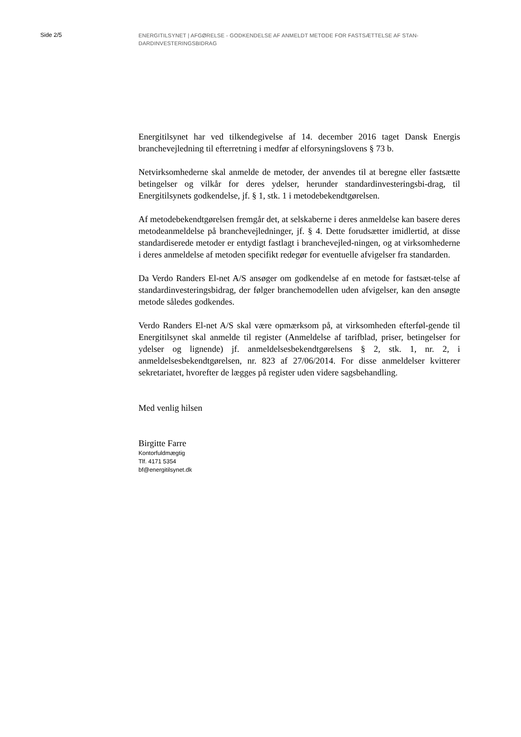Side 2/5 ENERGITILSYNET | AFGØRELSE - GODKENDELSE AF ANMELDT METODE FOR FASTSÆTTELSE AF STAN-DARDINVESTERINGSBIDRAG
Energitilsynet har ved tilkendegivelse af 14. december 2016 taget Dansk Energis branchevejledning til efterretning i medfør af elforsyningslovens § 73 b.
Netvirksomhederne skal anmelde de metoder, der anvendes til at beregne eller fastsætte betingelser og vilkår for deres ydelser, herunder standardinvesteringsbi-drag, til Energitilsynets godkendelse, jf. § 1, stk. 1 i metodebekendtgørelsen.
Af metodebekendtgørelsen fremgår det, at selskaberne i deres anmeldelse kan basere deres metodeanmeldelse på branchevejledninger, jf. § 4. Dette forudsætter imidlertid, at disse standardiserede metoder er entydigt fastlagt i branchevejled-ningen, og at virksomhederne i deres anmeldelse af metoden specifikt redegør for eventuelle afvigelser fra standarden.
Da Verdo Randers El-net A/S ansøger om godkendelse af en metode for fastsæt-telse af standardinvesteringsbidrag, der følger branchemodellen uden afvigelser, kan den ansøgte metode således godkendes.
Verdo Randers El-net A/S skal være opmærksom på, at virksomheden efterføl-gende til Energitilsynet skal anmelde til register (Anmeldelse af tarifblad, priser, betingelser for ydelser og lignende) jf. anmeldelsesbekendtgørelsens § 2, stk. 1, nr. 2, i anmeldelsesbekendtgørelsen, nr. 823 af 27/06/2014. For disse anmeldelser kvitterer sekretariatet, hvorefter de lægges på register uden videre sagsbehandling.
Med venlig hilsen
Birgitte Farre
Kontorfuldmægtig
Tlf. 4171 5354
bf@energitilsynet.dk